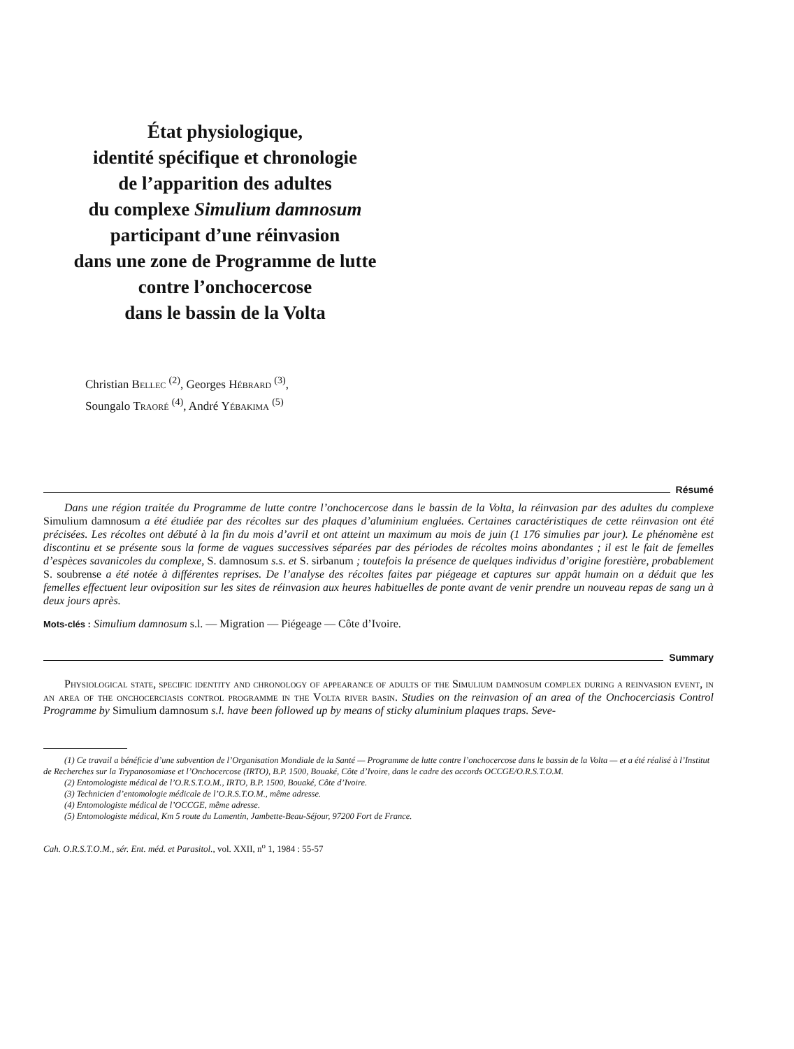État physiologique,
identité spécifique et chronologie
de l’apparition des adultes
du complexe Simulium damnosum
participant d’une réinvasion
dans une zone de Programme de lutte
contre l’onchocercose
dans le bassin de la Volta
Christian Bellec <sup>(2)</sup>, Georges Hébrard <sup>(3)</sup>,
Soungalo Traoré <sup>(4)</sup>, André Yébakima <sup>(5)</sup>
Résumé
Dans une région traitée du Programme de lutte contre l’onchocercose dans le bassin de la Volta, la réinvasion par des adultes du complexe Simulium damnosum a été étudiée par des récoltes sur des plaques d’aluminium engluées. Certaines caractéristiques de cette réinvasion ont été précisées. Les récoltes ont débuté à la fin du mois d’avril et ont atteint un maximum au mois de juin (1 176 simulies par jour). Le phénomène est discontinu et se présente sous la forme de vagues successives séparées par des périodes de récoltes moins abondantes ; il est le fait de femelles d’espèces savanicoles du complexe, S. damnosum s.s. et S. sirbanum ; toutefois la présence de quelques individus d’origine forestière, probablement S. soubrense a été notée à différentes reprises. De l’analyse des récoltes faites par piégeage et captures sur appât humain on a déduit que les femelles effectuent leur oviposition sur les sites de réinvasion aux heures habituelles de ponte avant de venir prendre un nouveau repas de sang un à deux jours après.
Mots-clés : Simulium damnosum s.l. — Migration — Piégeage — Côte d’Ivoire.
Summary
Physiological state, specific identity and chronology of appearance of adults of the Simulium damnosum complex during a reinvasion event, in an area of the onchocerciasis control programme in the Volta river basin. Studies on the reinvasion of an area of the Onchocerciasis Control Programme by Simulium damnosum s.l. have been followed up by means of sticky aluminium plaques traps. Seve-
(1) Ce travail a bénéficie d’une subvention de l’Organisation Mondiale de la Santé — Programme de lutte contre l’onchocercose dans le bassin de la Volta — et a été réalisé à l’Institut de Recherches sur la Trypanosomiase et l’Onchocercose (IRTO), B.P. 1500, Bouaké, Côte d’Ivoire, dans le cadre des accords OCCGE/O.R.S.T.O.M.
(2) Entomologiste médical de l’O.R.S.T.O.M., IRTO, B.P. 1500, Bouaké, Côte d’Ivoire.
(3) Technicien d’entomologie médicale de l’O.R.S.T.O.M., même adresse.
(4) Entomologiste médical de l’OCCGE, même adresse.
(5) Entomologiste médical, Km 5 route du Lamentin, Jambette-Beau-Séjour, 97200 Fort de France.
Cah. O.R.S.T.O.M., sér. Ent. méd. et Parasitol., vol. XXII, n<sup>o</sup> 1, 1984 : 55-57